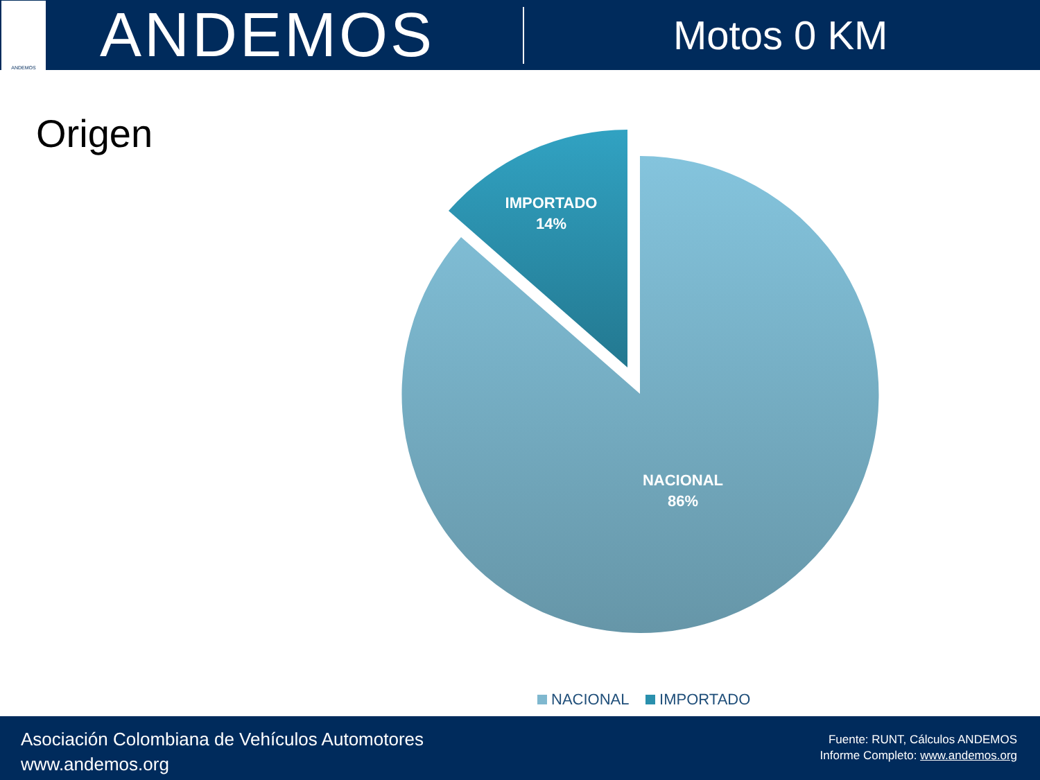ANDEMOS
ANDEMOS
Motos 0 KM
Origen
IMPORTADO
14%
NACIONAL
86%
NACIONAL IMPORTADO
Asociación Colombiana de Vehículos Automotores
www.andemos.org
Fuente: RUNT, Cálculos ANDEMOS
Informe Completo: www.andemos.org